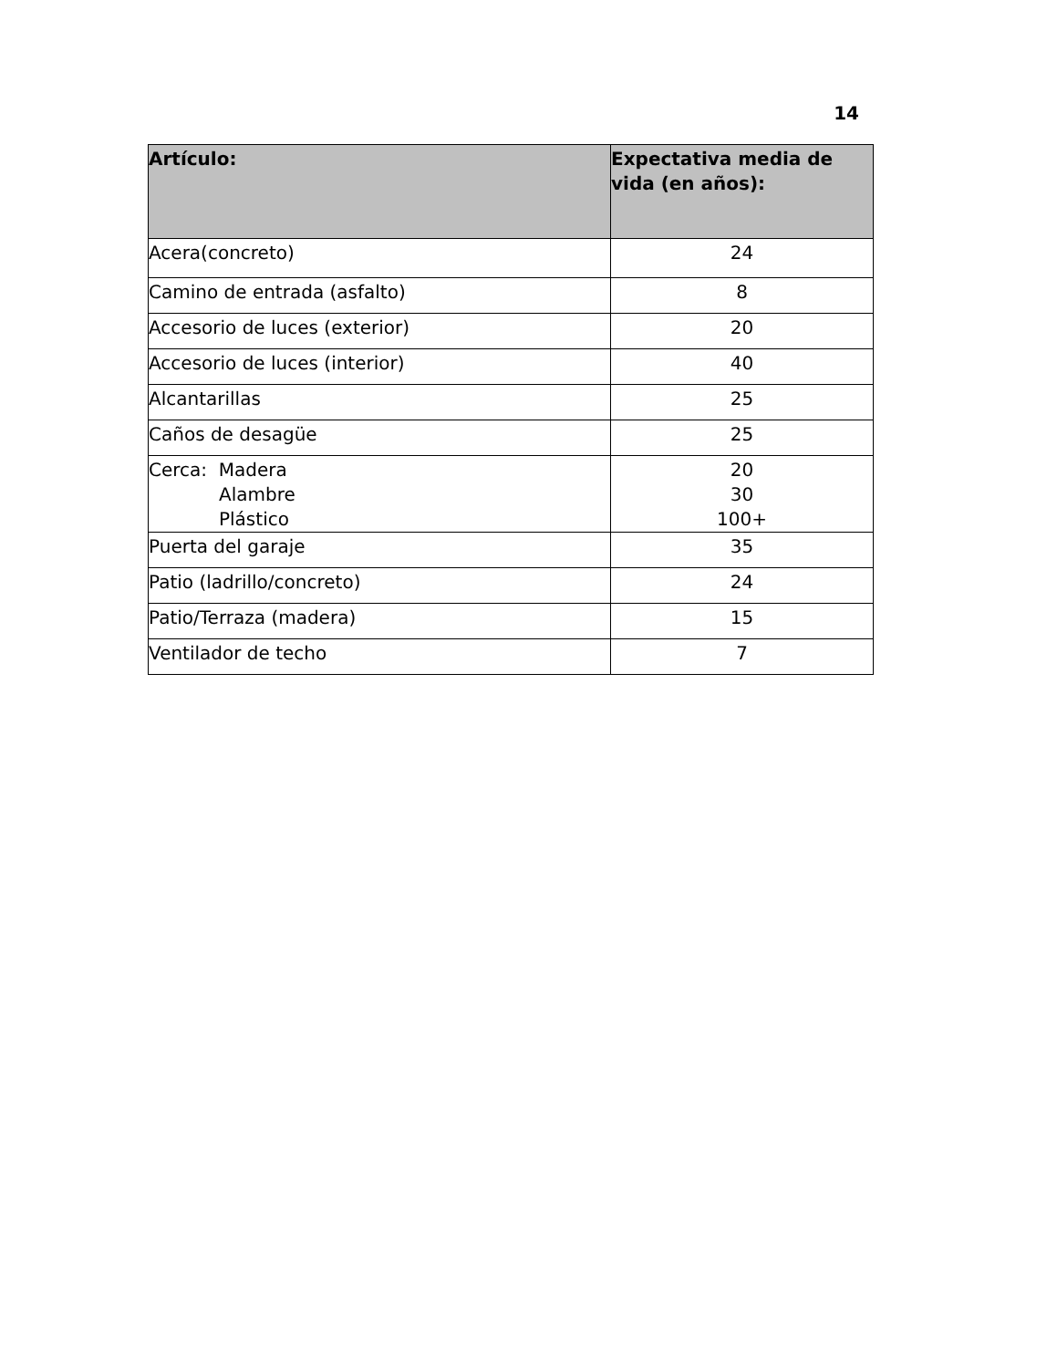14
| Artículo: | Expectativa media de vida (en años): |
| --- | --- |
| Acera(concreto) | 24 |
| Camino de entrada (asfalto) | 8 |
| Accesorio de luces (exterior) | 20 |
| Accesorio de luces (interior) | 40 |
| Alcantarillas | 25 |
| Caños de desagüe | 25 |
| Cerca: Madera Alambre Plástico | 20 30 100+ |
| Puerta del garaje | 35 |
| Patio (ladrillo/concreto) | 24 |
| Patio/Terraza (madera) | 15 |
| Ventilador de techo | 7 |